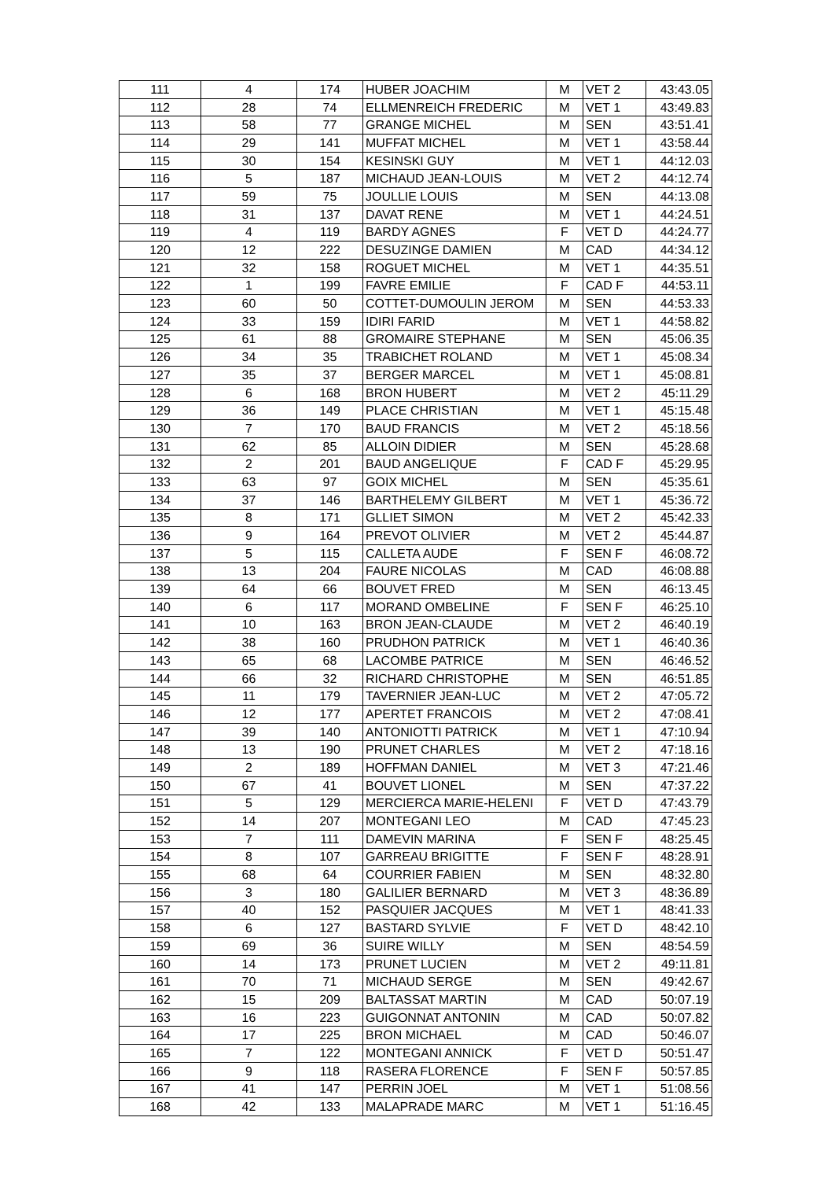| 111 | 4 | 174 | HUBER JOACHIM | M | VET 2 | 43:43.05 |
| 112 | 28 | 74 | ELLMENREICH FREDERIC | M | VET 1 | 43:49.83 |
| 113 | 58 | 77 | GRANGE MICHEL | M | SEN | 43:51.41 |
| 114 | 29 | 141 | MUFFAT MICHEL | M | VET 1 | 43:58.44 |
| 115 | 30 | 154 | KESINSKI GUY | M | VET 1 | 44:12.03 |
| 116 | 5 | 187 | MICHAUD JEAN-LOUIS | M | VET 2 | 44:12.74 |
| 117 | 59 | 75 | JOULLIE LOUIS | M | SEN | 44:13.08 |
| 118 | 31 | 137 | DAVAT RENE | M | VET 1 | 44:24.51 |
| 119 | 4 | 119 | BARDY AGNES | F | VET D | 44:24.77 |
| 120 | 12 | 222 | DESUZINGE DAMIEN | M | CAD | 44:34.12 |
| 121 | 32 | 158 | ROGUET MICHEL | M | VET 1 | 44:35.51 |
| 122 | 1 | 199 | FAVRE EMILIE | F | CAD F | 44:53.11 |
| 123 | 60 | 50 | COTTET-DUMOULIN JEROM | M | SEN | 44:53.33 |
| 124 | 33 | 159 | IDIRI FARID | M | VET 1 | 44:58.82 |
| 125 | 61 | 88 | GROMAIRE STEPHANE | M | SEN | 45:06.35 |
| 126 | 34 | 35 | TRABICHET ROLAND | M | VET 1 | 45:08.34 |
| 127 | 35 | 37 | BERGER MARCEL | M | VET 1 | 45:08.81 |
| 128 | 6 | 168 | BRON HUBERT | M | VET 2 | 45:11.29 |
| 129 | 36 | 149 | PLACE CHRISTIAN | M | VET 1 | 45:15.48 |
| 130 | 7 | 170 | BAUD FRANCIS | M | VET 2 | 45:18.56 |
| 131 | 62 | 85 | ALLOIN DIDIER | M | SEN | 45:28.68 |
| 132 | 2 | 201 | BAUD ANGELIQUE | F | CAD F | 45:29.95 |
| 133 | 63 | 97 | GOIX MICHEL | M | SEN | 45:35.61 |
| 134 | 37 | 146 | BARTHELEMY GILBERT | M | VET 1 | 45:36.72 |
| 135 | 8 | 171 | GLLIET SIMON | M | VET 2 | 45:42.33 |
| 136 | 9 | 164 | PREVOT OLIVIER | M | VET 2 | 45:44.87 |
| 137 | 5 | 115 | CALLETA AUDE | F | SEN F | 46:08.72 |
| 138 | 13 | 204 | FAURE NICOLAS | M | CAD | 46:08.88 |
| 139 | 64 | 66 | BOUVET FRED | M | SEN | 46:13.45 |
| 140 | 6 | 117 | MORAND OMBELINE | F | SEN F | 46:25.10 |
| 141 | 10 | 163 | BRON JEAN-CLAUDE | M | VET 2 | 46:40.19 |
| 142 | 38 | 160 | PRUDHON PATRICK | M | VET 1 | 46:40.36 |
| 143 | 65 | 68 | LACOMBE PATRICE | M | SEN | 46:46.52 |
| 144 | 66 | 32 | RICHARD CHRISTOPHE | M | SEN | 46:51.85 |
| 145 | 11 | 179 | TAVERNIER JEAN-LUC | M | VET 2 | 47:05.72 |
| 146 | 12 | 177 | APERTET FRANCOIS | M | VET 2 | 47:08.41 |
| 147 | 39 | 140 | ANTONIOTTI PATRICK | M | VET 1 | 47:10.94 |
| 148 | 13 | 190 | PRUNET CHARLES | M | VET 2 | 47:18.16 |
| 149 | 2 | 189 | HOFFMAN DANIEL | M | VET 3 | 47:21.46 |
| 150 | 67 | 41 | BOUVET LIONEL | M | SEN | 47:37.22 |
| 151 | 5 | 129 | MERCIERCA MARIE-HELENI | F | VET D | 47:43.79 |
| 152 | 14 | 207 | MONTEGANI LEO | M | CAD | 47:45.23 |
| 153 | 7 | 111 | DAMEVIN MARINA | F | SEN F | 48:25.45 |
| 154 | 8 | 107 | GARREAU BRIGITTE | F | SEN F | 48:28.91 |
| 155 | 68 | 64 | COURRIER FABIEN | M | SEN | 48:32.80 |
| 156 | 3 | 180 | GALILIER BERNARD | M | VET 3 | 48:36.89 |
| 157 | 40 | 152 | PASQUIER JACQUES | M | VET 1 | 48:41.33 |
| 158 | 6 | 127 | BASTARD SYLVIE | F | VET D | 48:42.10 |
| 159 | 69 | 36 | SUIRE WILLY | M | SEN | 48:54.59 |
| 160 | 14 | 173 | PRUNET LUCIEN | M | VET 2 | 49:11.81 |
| 161 | 70 | 71 | MICHAUD SERGE | M | SEN | 49:42.67 |
| 162 | 15 | 209 | BALTASSAT MARTIN | M | CAD | 50:07.19 |
| 163 | 16 | 223 | GUIGONNAT ANTONIN | M | CAD | 50:07.82 |
| 164 | 17 | 225 | BRON MICHAEL | M | CAD | 50:46.07 |
| 165 | 7 | 122 | MONTEGANI ANNICK | F | VET D | 50:51.47 |
| 166 | 9 | 118 | RASERA FLORENCE | F | SEN F | 50:57.85 |
| 167 | 41 | 147 | PERRIN JOEL | M | VET 1 | 51:08.56 |
| 168 | 42 | 133 | MALAPRADE MARC | M | VET 1 | 51:16.45 |